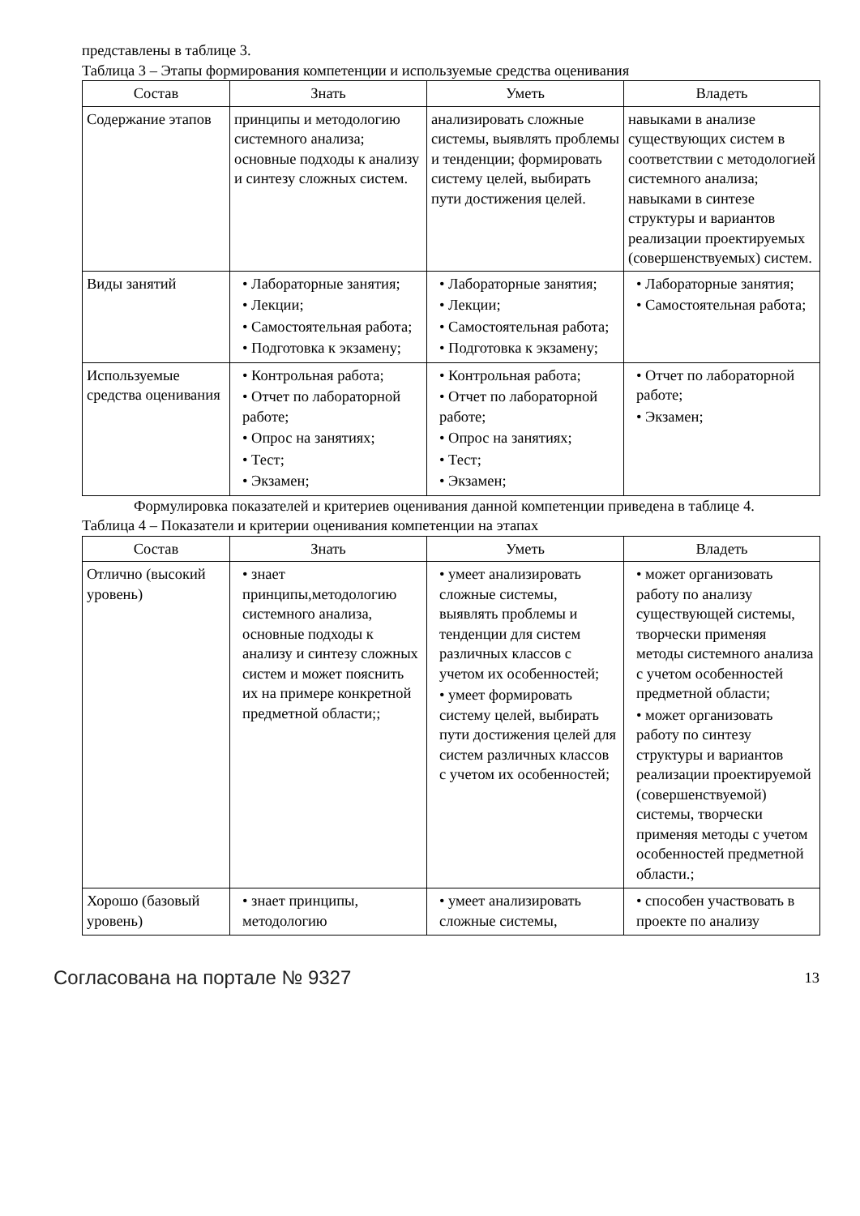представлены в таблице 3.
Таблица 3 – Этапы формирования компетенции и используемые средства оценивания
| Состав | Знать | Уметь | Владеть |
| --- | --- | --- | --- |
| Содержание этапов | принципы и методологию системного анализа; основные подходы к анализу и синтезу сложных систем. | анализировать сложные системы, выявлять проблемы и тенденции; формировать систему целей, выбирать пути достижения целей. | навыками в анализе существующих систем в соответствии с методологией системного анализа; навыками в синтезе структуры и вариантов реализации проектируемых (совершенствуемых) систем. |
| Виды занятий | • Лабораторные занятия; • Лекции; • Самостоятельная работа; • Подготовка к экзамену; | • Лабораторные занятия; • Лекции; • Самостоятельная работа; • Подготовка к экзамену; | • Лабораторные занятия; • Самостоятельная работа; |
| Используемые средства оценивания | • Контрольная работа; • Отчет по лабораторной работе; • Опрос на занятиях; • Тест; • Экзамен; | • Контрольная работа; • Отчет по лабораторной работе; • Опрос на занятиях; • Тест; • Экзамен; | • Отчет по лабораторной работе; • Экзамен; |
Формулировка показателей и критериев оценивания данной компетенции приведена в таблице 4.
Таблица 4 – Показатели и критерии оценивания компетенции на этапах
| Состав | Знать | Уметь | Владеть |
| --- | --- | --- | --- |
| Отлично (высокий уровень) | • знает принципы,методологию системного анализа, основные подходы к анализу и синтезу сложных систем и может пояснить их на примере конкретной предметной области;; | • умеет анализировать сложные системы, выявлять проблемы и тенденции для систем различных классов с учетом их особенностей; • умеет формировать систему целей, выбирать пути достижения целей для систем различных классов с учетом их особенностей; | • может организовать работу по анализу существующей системы, творчески применяя методы системного анализа с учетом особенностей предметной области; • может организовать работу по синтезу структуры и вариантов реализации проектируемой (совершенствуемой) системы, творчески применяя методы с учетом особенностей предметной области.; |
| Хорошо (базовый уровень) | • знает принципы, методологию | • умеет анализировать сложные системы, | • способен участвовать в проекте по анализу |
Согласована на портале № 9327 13